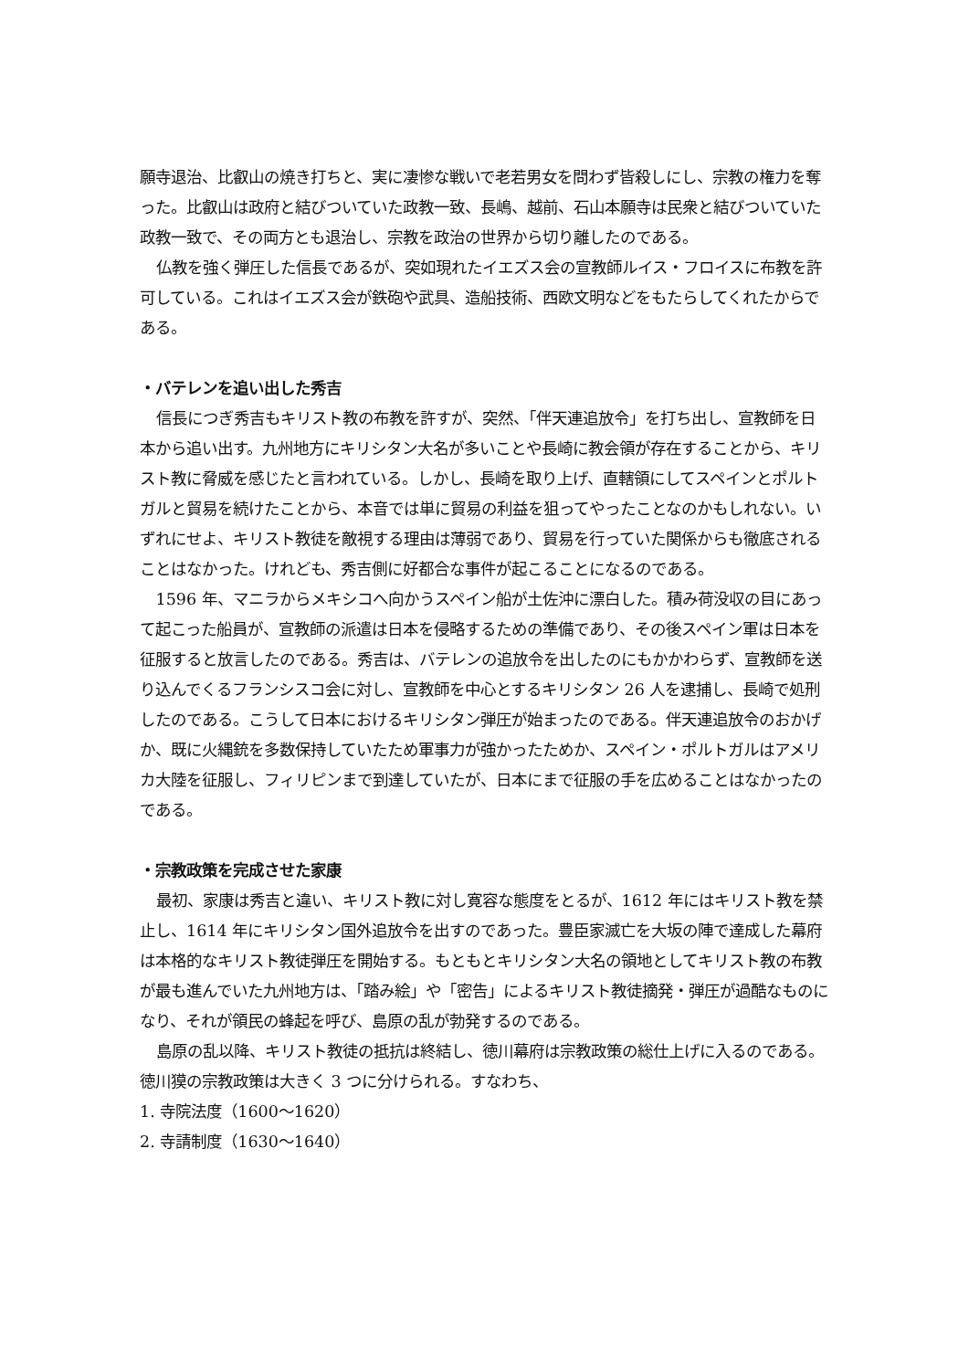願寺退治、比叡山の焼き打ちと、実に凄惨な戦いで老若男女を問わず皆殺しにし、宗教の権力を奪った。比叡山は政府と結びついていた政教一致、長嶋、越前、石山本願寺は民衆と結びついていた政教一致で、その両方とも退治し、宗教を政治の世界から切り離したのである。
仏教を強く弾圧した信長であるが、突如現れたイエズス会の宣教師ルイス・フロイスに布教を許可している。これはイエズス会が鉄砲や武具、造船技術、西欧文明などをもたらしてくれたからである。
・バテレンを追い出した秀吉
信長につぎ秀吉もキリスト教の布教を許すが、突然、「伴天連追放令」を打ち出し、宣教師を日本から追い出す。九州地方にキリシタン大名が多いことや長崎に教会領が存在することから、キリスト教に脅威を感じたと言われている。しかし、長崎を取り上げ、直轄領にしてスペインとポルトガルと貿易を続けたことから、本音では単に貿易の利益を狙ってやったことなのかもしれない。いずれにせよ、キリスト教徒を敵視する理由は薄弱であり、貿易を行っていた関係からも徹底されることはなかった。けれども、秀吉側に好都合な事件が起こることになるのである。
1596 年、マニラからメキシコへ向かうスペイン船が土佐沖に漂白した。積み荷没収の目にあって起こった船員が、宣教師の派遣は日本を侵略するための準備であり、その後スペイン軍は日本を征服すると放言したのである。秀吉は、バテレンの追放令を出したのにもかかわらず、宣教師を送り込んでくるフランシスコ会に対し、宣教師を中心とするキリシタン 26 人を逮捕し、長崎で処刑したのである。こうして日本におけるキリシタン弾圧が始まったのである。伴天連追放令のおかげか、既に火縄銃を多数保持していたため軍事力が強かったためか、スペイン・ポルトガルはアメリカ大陸を征服し、フィリピンまで到達していたが、日本にまで征服の手を広めることはなかったのである。
・宗教政策を完成させた家康
最初、家康は秀吉と違い、キリスト教に対し寛容な態度をとるが、1612 年にはキリスト教を禁止し、1614 年にキリシタン国外追放令を出すのであった。豊臣家滅亡を大坂の陣で達成した幕府は本格的なキリスト教徒弾圧を開始する。もともとキリシタン大名の領地としてキリスト教の布教が最も進んでいた九州地方は、「踏み絵」や「密告」によるキリスト教徒摘発・弾圧が過酷なものになり、それが領民の蜂起を呼び、島原の乱が勃発するのである。
島原の乱以降、キリスト教徒の抵抗は終結し、徳川幕府は宗教政策の総仕上げに入るのである。徳川獏の宗教政策は大きく 3 つに分けられる。すなわち、
1. 寺院法度（1600～1620）
2. 寺請制度（1630～1640）